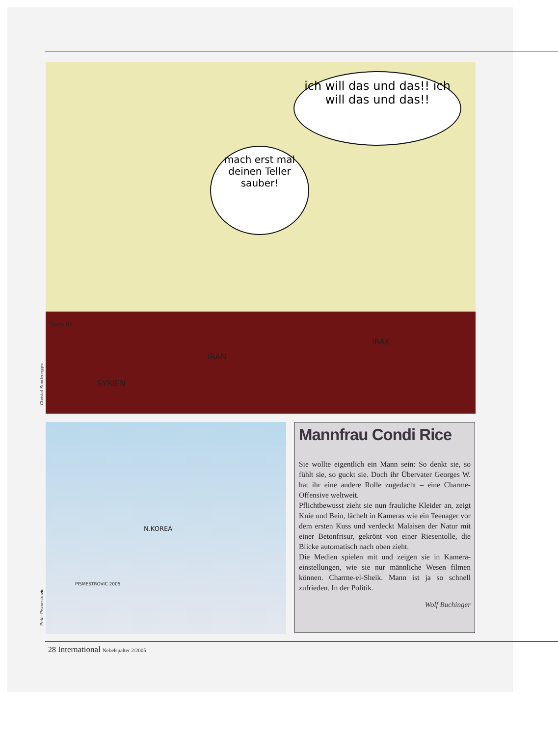ich will das und das!! ich will das und das!!
mach erst mal deinen Teller sauber!
Seda 05
SYRIEN
IRAN
IRAK
Christof Sonderegger
N.KOREA
PISMESTROVIC 2005
Petar Pismestrovic
Mannfrau Condi Rice
Sie wollte eigentlich ein Mann sein: So denkt sie, so fühlt sie, so guckt sie. Doch ihr Übervater Georges W. hat ihr eine andere Rolle zugedacht – eine Charme-Offensive weltweit.
Pflichtbewusst zieht sie nun frauliche Kleider an, zeigt Knie und Bein, lächelt in Kameras wie ein Teenager vor dem ersten Kuss und verdeckt Malaisen der Natur mit einer Betonfrisur, gekrönt von einer Riesentolle, die Blicke automatisch nach oben zieht.
Die Medien spielen mit und zeigen sie in Kamera-einstellungen, wie sie nur männliche Wesen filmen können. Charme-el-Sheik. Mann ist ja so schnell zufrieden. In der Politik.
Wolf Buchinger
28 International Nebelspalter 2/2005